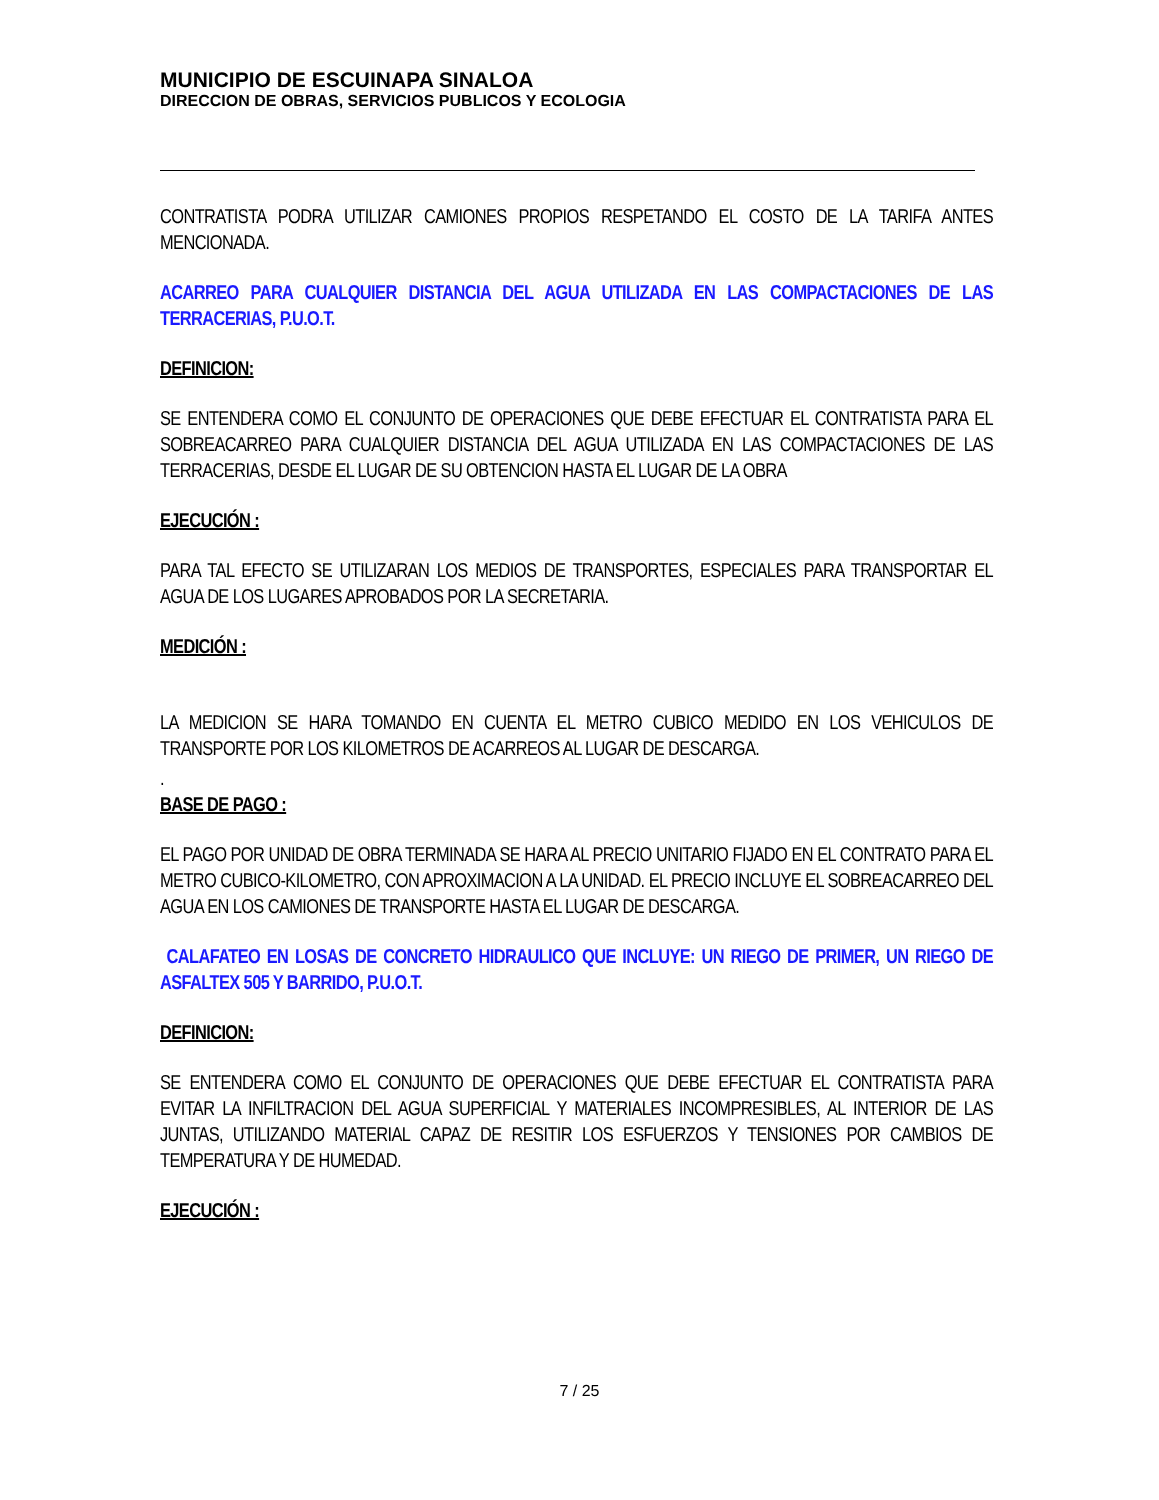MUNICIPIO DE ESCUINAPA SINALOA
DIRECCION DE OBRAS, SERVICIOS PUBLICOS Y ECOLOGIA
CONTRATISTA PODRA UTILIZAR CAMIONES PROPIOS RESPETANDO EL COSTO DE LA TARIFA ANTES MENCIONADA.
ACARREO PARA CUALQUIER DISTANCIA DEL AGUA UTILIZADA EN LAS COMPACTACIONES DE LAS TERRACERIAS, P.U.O.T.
DEFINICION:
SE ENTENDERA COMO EL CONJUNTO DE OPERACIONES QUE DEBE EFECTUAR EL CONTRATISTA PARA EL SOBREACARREO PARA CUALQUIER DISTANCIA DEL AGUA UTILIZADA EN LAS COMPACTACIONES DE LAS TERRACERIAS, DESDE EL LUGAR DE SU OBTENCION HASTA EL LUGAR DE LA OBRA
EJECUCIÓN :
PARA TAL EFECTO SE UTILIZARAN LOS MEDIOS DE TRANSPORTES, ESPECIALES PARA TRANSPORTAR EL AGUA DE LOS LUGARES APROBADOS POR LA SECRETARIA.
MEDICIÓN :
LA MEDICION SE HARA TOMANDO EN CUENTA EL METRO CUBICO MEDIDO EN LOS VEHICULOS DE TRANSPORTE POR LOS KILOMETROS DE ACARREOS AL LUGAR DE DESCARGA.
.
BASE DE PAGO :
EL PAGO POR UNIDAD DE OBRA TERMINADA SE HARA AL PRECIO UNITARIO FIJADO EN EL CONTRATO PARA EL METRO CUBICO-KILOMETRO, CON APROXIMACION A LA UNIDAD. EL PRECIO INCLUYE EL SOBREACARREO DEL AGUA EN LOS CAMIONES DE TRANSPORTE HASTA EL LUGAR DE DESCARGA.
CALAFATEO EN LOSAS DE CONCRETO HIDRAULICO QUE INCLUYE: UN RIEGO DE PRIMER, UN RIEGO DE ASFALTEX 505 Y BARRIDO, P.U.O.T.
DEFINICION:
SE ENTENDERA COMO EL CONJUNTO DE OPERACIONES QUE DEBE EFECTUAR EL CONTRATISTA PARA EVITAR LA INFILTRACION DEL AGUA SUPERFICIAL Y MATERIALES INCOMPRESIBLES, AL INTERIOR DE LAS JUNTAS, UTILIZANDO MATERIAL CAPAZ DE RESITIR LOS ESFUERZOS Y TENSIONES POR CAMBIOS DE TEMPERATURA Y DE HUMEDAD.
EJECUCIÓN :
7 / 25